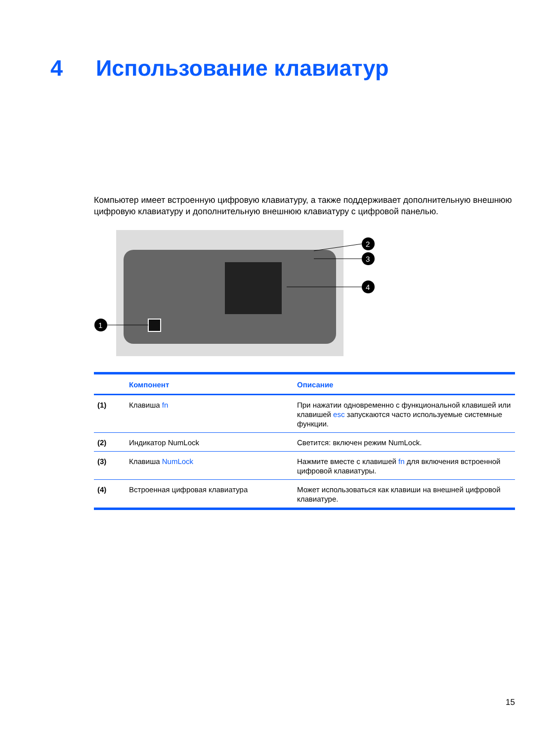4 Использование клавиатур
Компьютер имеет встроенную цифровую клавиатуру, а также поддерживает дополнительную внешнюю цифровую клавиатуру и дополнительную внешнюю клавиатуру с цифровой панелью.
1
2
3
4
| | Компонент | Описание |
| --- | --- | --- |
| (1) | Клавиша fn | При нажатии одновременно с функциональной клавишей или клавишей esc запускаются часто используемые системные функции. |
| (2) | Индикатор NumLock | Светится: включен режим NumLock. |
| (3) | Клавиша NumLock | Нажмите вместе с клавишей fn для включения встроенной цифровой клавиатуры. |
| (4) | Встроенная цифровая клавиатура | Может использоваться как клавиши на внешней цифровой клавиатуре. |
15